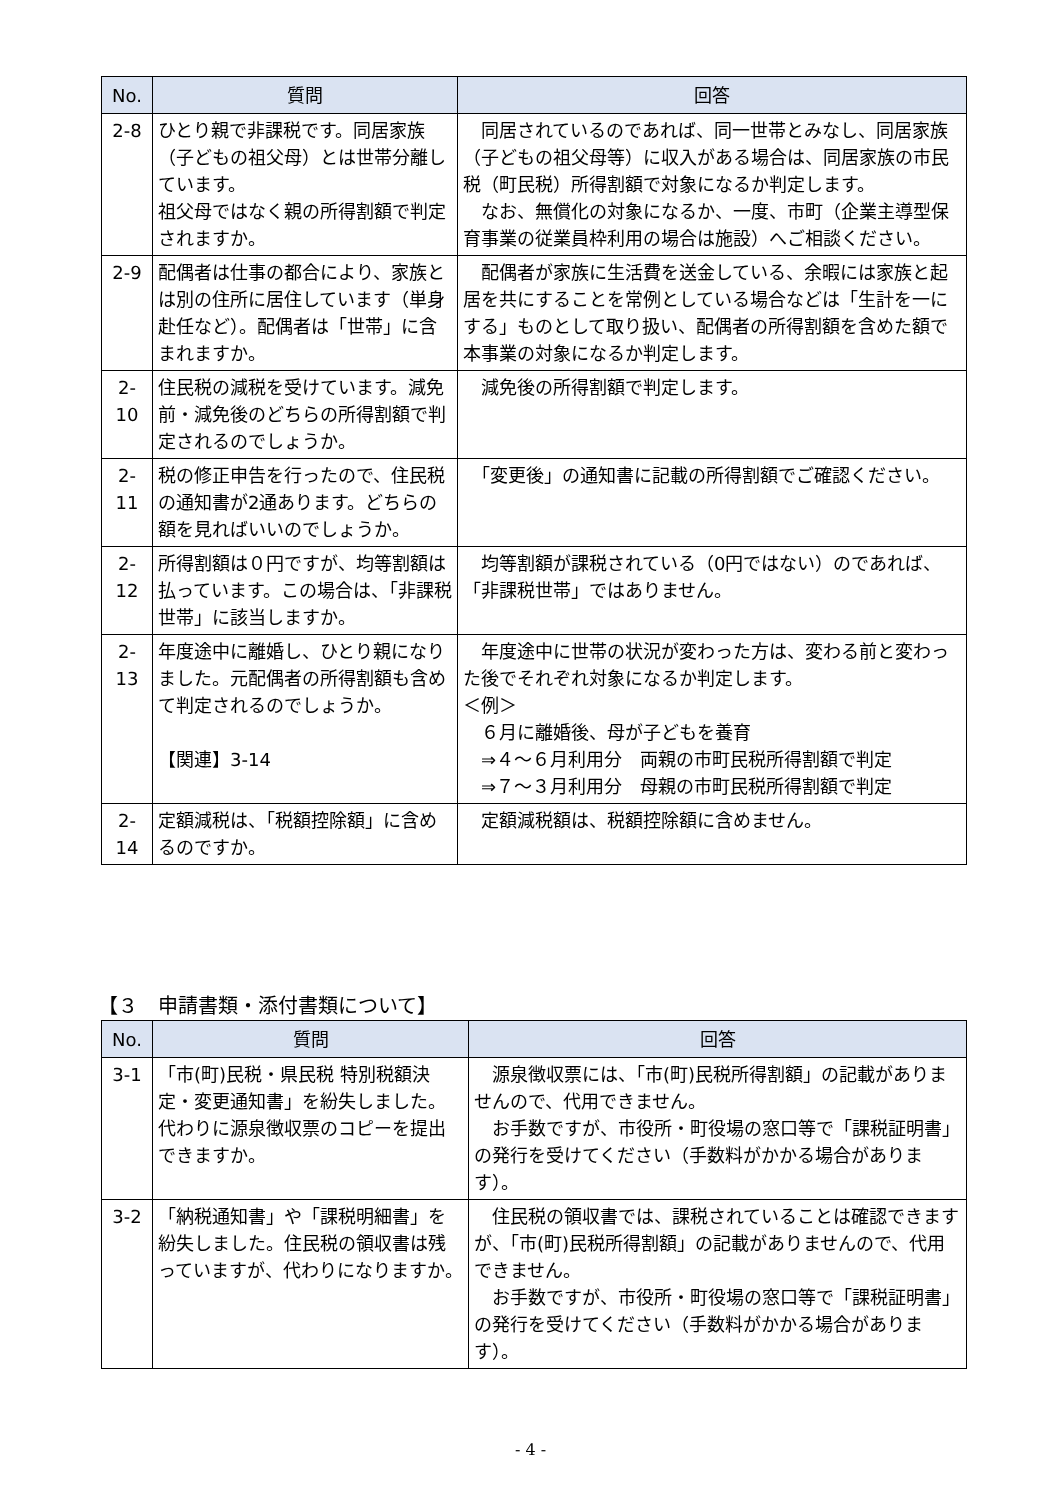| No. | 質問 | 回答 |
| --- | --- | --- |
| 2-8 | ひとり親で非課税です。同居家族（子どもの祖父母）とは世帯分離しています。 祖父母ではなく親の所得割額で判定されますか。 | 同居されているのであれば、同一世帯とみなし、同居家族（子どもの祖父母等）に収入がある場合は、同居家族の市民税（町民税）所得割額で対象になるか判定します。 なお、無償化の対象になるか、一度、市町（企業主導型保育事業の従業員枠利用の場合は施設）へご相談ください。 |
| 2-9 | 配偶者は仕事の都合により、家族とは別の住所に居住しています（単身赴任など）。配偶者は「世帯」に含まれますか。 | 配偶者が家族に生活費を送金している、余暇には家族と起居を共にすることを常例としている場合などは「生計を一にする」ものとして取り扱い、配偶者の所得割額を含めた額で本事業の対象になるか判定します。 |
| 2-10 | 住民税の減税を受けています。減免前・減免後のどちらの所得割額で判定されるのでしょうか。 | 減免後の所得割額で判定します。 |
| 2-11 | 税の修正申告を行ったので、住民税の通知書が2通あります。どちらの額を見ればいいのでしょうか。 | 「変更後」の通知書に記載の所得割額でご確認ください。 |
| 2-12 | 所得割額は０円ですが、均等割額は払っています。この場合は、「非課税世帯」に該当しますか。 | 均等割額が課税されている（0円ではない）のであれば、「非課税世帯」ではありません。 |
| 2-13 | 年度途中に離婚し、ひとり親になりました。元配偶者の所得割額も含めて判定されるのでしょうか。 【関連】3-14 | 年度途中に世帯の状況が変わった方は、変わる前と変わった後でそれぞれ対象になるか判定します。 ＜例＞ ６月に離婚後、母が子どもを養育 ⇒４～６月利用分 両親の市町民税所得割額で判定 ⇒７～３月利用分 母親の市町民税所得割額で判定 |
| 2-14 | 定額減税は、「税額控除額」に含めるのですか。 | 定額減税額は、税額控除額に含めません。 |
【３　申請書類・添付書類について】
| No. | 質問 | 回答 |
| --- | --- | --- |
| 3-1 | 「市(町)民税・県民税 特別税額決定・変更通知書」を紛失しました。代わりに源泉徴収票のコピーを提出できますか。 | 源泉徴収票には、「市(町)民税所得割額」の記載がありませんので、代用できません。 お手数ですが、市役所・町役場の窓口等で「課税証明書」の発行を受けてください（手数料がかかる場合があります）。 |
| 3-2 | 「納税通知書」や「課税明細書」を紛失しました。住民税の領収書は残っていますが、代わりになりますか。 | 住民税の領収書では、課税されていることは確認できますが、「市(町)民税所得割額」の記載がありませんので、代用できません。 お手数ですが、市役所・町役場の窓口等で「課税証明書」の発行を受けてください（手数料がかかる場合があります）。 |
- 4 -